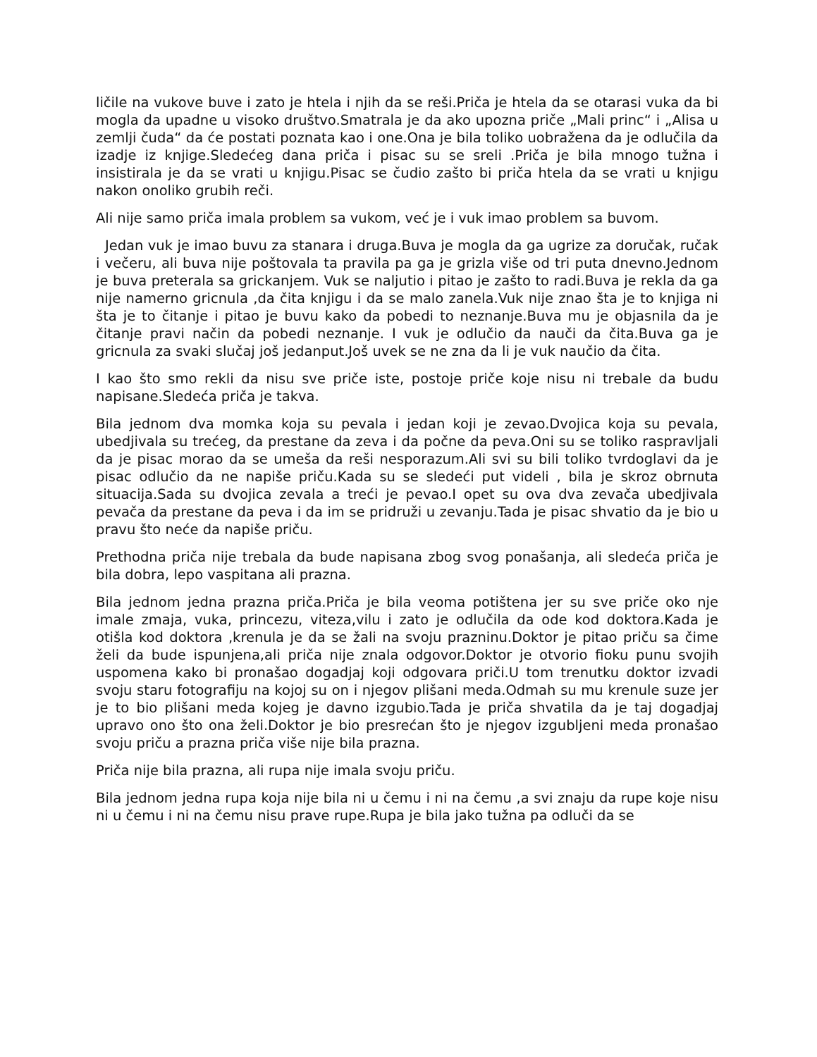ličile na vukove buve i zato je htela i njih da se reši.Priča je htela da se otarasi vuka da bi mogla da upadne u visoko društvo.Smatrala je da ako upozna priče „Mali princ“ i „Alisa u zemlji čuda“ da će postati poznata kao i one.Ona je bila toliko uobražena da je odlučila da izadje iz knjige.Sledećeg dana priča i pisac su se sreli .Priča je bila mnogo tužna i insistirala je da se vrati u knjigu.Pisac se čudio zašto bi priča htela da se vrati u knjigu nakon onoliko grubih reči.
Ali nije samo priča imala problem sa vukom, već je i vuk imao problem sa buvom.
Jedan vuk je imao buvu za stanara i druga.Buva je mogla da ga ugrize za doručak, ručak i večeru, ali buva nije poštovala ta pravila pa ga je grizla više od tri puta dnevno.Jednom je buva preterala sa grickanjem. Vuk se naljutio i pitao je zašto to radi.Buva je rekla da ga nije namerno gricnula ,da čita knjigu i da se malo zanela.Vuk nije znao šta je to knjiga ni šta je to čitanje i pitao je buvu kako da pobedi to neznanje.Buva mu je objasnila da je čitanje pravi način da pobedi neznanje. I vuk je odlučio da nauči da čita.Buva ga je gricnula za svaki slučaj još jedanput.Još uvek se ne zna da li je vuk naučio da čita.
I kao što smo rekli da nisu sve priče iste, postoje priče koje nisu ni trebale da budu napisane.Sledeća priča je takva.
Bila jednom dva momka koja su pevala i jedan koji je zevao.Dvojica koja su pevala, ubedjivala su trećeg, da prestane da zeva i da počne da peva.Oni su se toliko raspravljali da je pisac morao da se umeša da reši nesporazum.Ali svi su bili toliko tvrdoglavi da je pisac odlučio da ne napiše priču.Kada su se sledeći put videli , bila je skroz obrnuta situacija.Sada su dvojica zevala a treći je pevao.I opet su ova dva zevača ubedjivala pevača da prestane da peva i da im se pridruži u zevanju.Tada je pisac shvatio da je bio u pravu što neće da napiše priču.
Prethodna priča nije trebala da bude napisana zbog svog ponašanja, ali sledeća priča je bila dobra, lepo vaspitana ali prazna.
Bila jednom jedna prazna priča.Priča je bila veoma potištena jer su sve priče oko nje imale zmaja, vuka, princezu, viteza,vilu i zato je odlučila da ode kod doktora.Kada je otišla kod doktora ,krenula je da se žali na svoju prazninu.Doktor je pitao priču sa čime želi da bude ispunjena,ali priča nije znala odgovor.Doktor je otvorio fioku punu svojih uspomena kako bi pronašao dogadjaj koji odgovara priči.U tom trenutku doktor izvadi svoju staru fotografiju na kojoj su on i njegov plišani meda.Odmah su mu krenule suze jer je to bio plišani meda kojeg je davno izgubio.Tada je priča shvatila da je taj dogadjaj upravo ono što ona želi.Doktor je bio presrećan što je njegov izgubljeni meda pronašao svoju priču a prazna priča više nije bila prazna.
Priča nije bila prazna, ali rupa nije imala svoju priču.
Bila jednom jedna rupa koja nije bila ni u čemu i ni na čemu ,a svi znaju da rupe koje nisu ni u čemu i ni na čemu nisu prave rupe.Rupa je bila jako tužna pa odluči da se